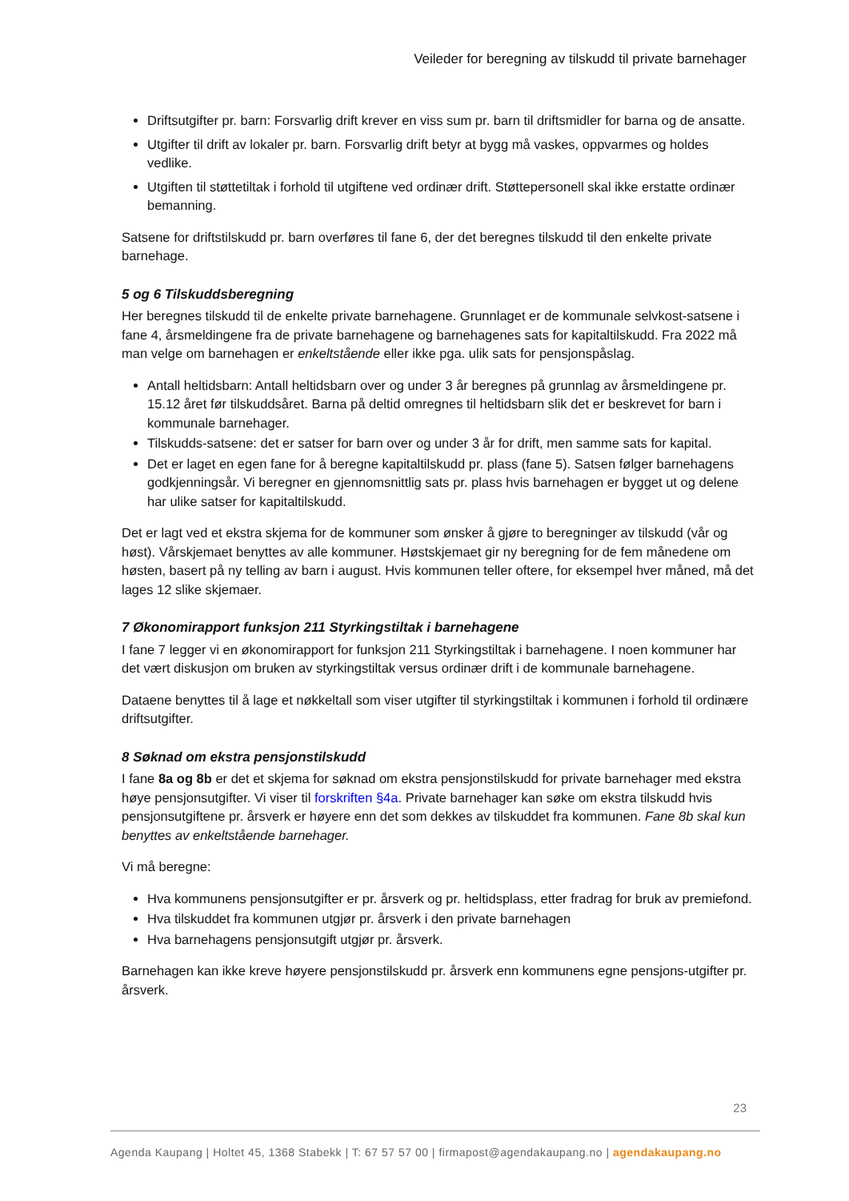Veileder for beregning av tilskudd til private barnehager
Driftsutgifter pr. barn: Forsvarlig drift krever en viss sum pr. barn til driftsmidler for barna og de ansatte.
Utgifter til drift av lokaler pr. barn. Forsvarlig drift betyr at bygg må vaskes, oppvarmes og holdes vedlike.
Utgiften til støttetiltak i forhold til utgiftene ved ordinær drift. Støttepersonell skal ikke erstatte ordinær bemanning.
Satsene for driftstilskudd pr. barn overføres til fane 6, der det beregnes tilskudd til den enkelte private barnehage.
5 og 6 Tilskuddsberegning
Her beregnes tilskudd til de enkelte private barnehagene. Grunnlaget er de kommunale selvkost-satsene i fane 4, årsmeldingene fra de private barnehagene og barnehagenes sats for kapitaltilskudd. Fra 2022 må man velge om barnehagen er enkeltstående eller ikke pga. ulik sats for pensjonspåslag.
Antall heltidsbarn: Antall heltidsbarn over og under 3 år beregnes på grunnlag av årsmeldingene pr. 15.12 året før tilskuddsåret. Barna på deltid omregnes til heltidsbarn slik det er beskrevet for barn i kommunale barnehager.
Tilskudds-satsene: det er satser for barn over og under 3 år for drift, men samme sats for kapital.
Det er laget en egen fane for å beregne kapitaltilskudd pr. plass (fane 5). Satsen følger barnehagens godkjenningsår. Vi beregner en gjennomsnittlig sats pr. plass hvis barnehagen er bygget ut og delene har ulike satser for kapitaltilskudd.
Det er lagt ved et ekstra skjema for de kommuner som ønsker å gjøre to beregninger av tilskudd (vår og høst). Vårskjemaet benyttes av alle kommuner. Høstskjemaet gir ny beregning for de fem månedene om høsten, basert på ny telling av barn i august. Hvis kommunen teller oftere, for eksempel hver måned, må det lages 12 slike skjemaer.
7 Økonomirapport funksjon 211 Styrkingstiltak i barnehagene
I fane 7 legger vi en økonomirapport for funksjon 211 Styrkingstiltak i barnehagene. I noen kommuner har det vært diskusjon om bruken av styrkingstiltak versus ordinær drift i de kommunale barnehagene.
Dataene benyttes til å lage et nøkkeltall som viser utgifter til styrkingstiltak i kommunen i forhold til ordinære driftsutgifter.
8 Søknad om ekstra pensjonstilskudd
I fane 8a og 8b er det et skjema for søknad om ekstra pensjonstilskudd for private barnehager med ekstra høye pensjonsutgifter. Vi viser til forskriften §4a. Private barnehager kan søke om ekstra tilskudd hvis pensjonsutgiftene pr. årsverk er høyere enn det som dekkes av tilskuddet fra kommunen. Fane 8b skal kun benyttes av enkeltstående barnehager.
Vi må beregne:
Hva kommunens pensjonsutgifter er pr. årsverk og pr. heltidsplass, etter fradrag for bruk av premiefond.
Hva tilskuddet fra kommunen utgjør pr. årsverk i den private barnehagen
Hva barnehagens pensjonsutgift utgjør pr. årsverk.
Barnehagen kan ikke kreve høyere pensjonstilskudd pr. årsverk enn kommunens egne pensjons-utgifter pr. årsverk.
23
Agenda Kaupang | Holtet 45, 1368 Stabekk | T: 67 57 57 00 | firmapost@agendakaupang.no | agendakaupang.no